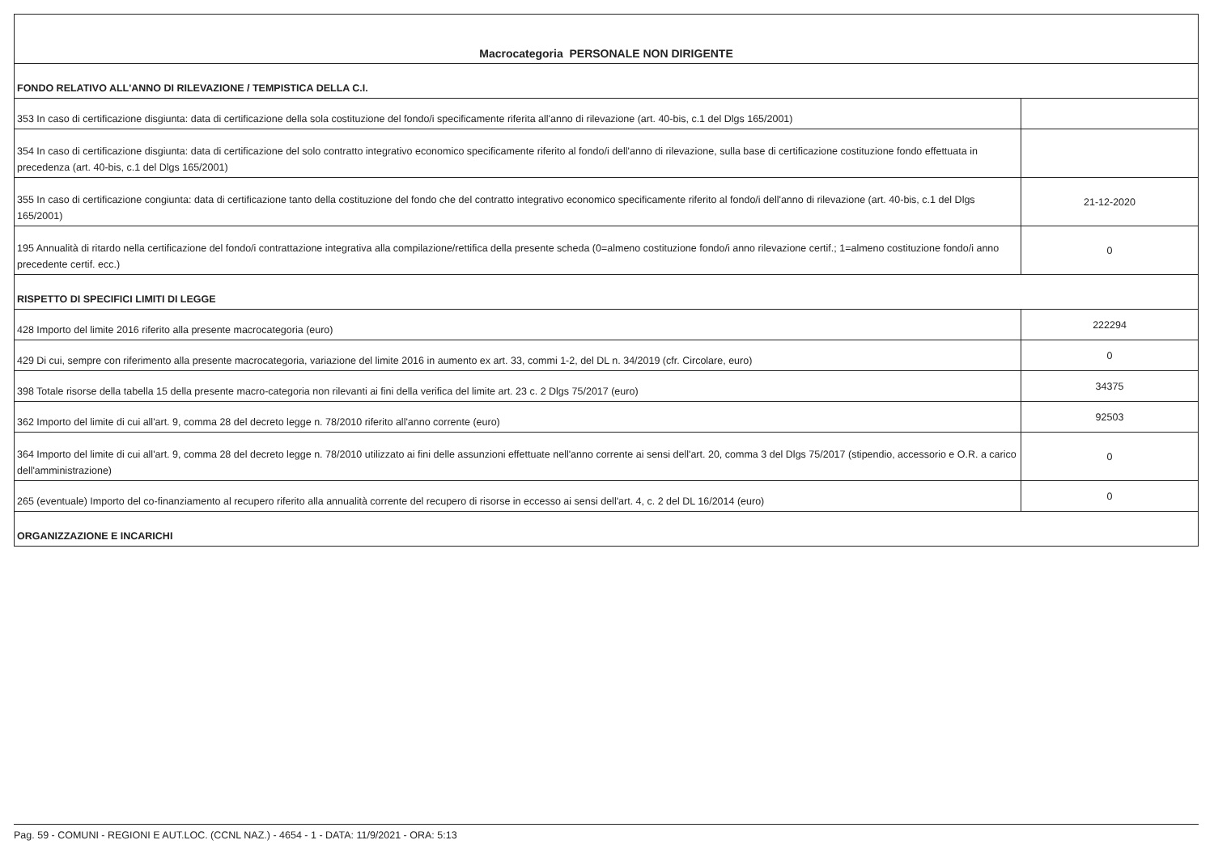| Macrocategoria PERSONALE NON DIRIGENTE | |
| FONDO RELATIVO ALL'ANNO DI RILEVAZIONE / TEMPISTICA DELLA C.I. | |
| 353 In caso di certificazione disgiunta: data di certificazione della sola costituzione del fondo/i specificamente riferita all'anno di rilevazione (art. 40-bis, c.1 del Dlgs 165/2001) | |
| 354 In caso di certificazione disgiunta: data di certificazione del solo contratto integrativo economico specificamente riferito al fondo/i dell'anno di rilevazione, sulla base di certificazione costituzione fondo effettuata in precedenza (art. 40-bis, c.1 del Dlgs 165/2001) | |
| 355 In caso di certificazione congiunta: data di certificazione tanto della costituzione del fondo che del contratto integrativo economico specificamente riferito al fondo/i dell'anno di rilevazione (art. 40-bis, c.1 del Dlgs 165/2001) | 21-12-2020 |
| 195 Annualità di ritardo nella certificazione del fondo/i contrattazione integrativa alla compilazione/rettifica della presente scheda (0=almeno costituzione fondo/i anno rilevazione certif.; 1=almeno costituzione fondo/i anno precedente certif. ecc.) | 0 |
| RISPETTO DI SPECIFICI LIMITI DI LEGGE | |
| 428 Importo del limite 2016 riferito alla presente macrocategoria (euro) | 222294 |
| 429 Di cui, sempre con riferimento alla presente macrocategoria, variazione del limite 2016 in aumento ex art. 33, commi 1-2, del DL n. 34/2019 (cfr. Circolare, euro) | 0 |
| 398 Totale risorse della tabella 15 della presente macro-categoria non rilevanti ai fini della verifica del limite art. 23 c. 2 Dlgs 75/2017 (euro) | 34375 |
| 362 Importo del limite di cui all'art. 9, comma 28 del decreto legge n. 78/2010 riferito all'anno corrente (euro) | 92503 |
| 364 Importo del limite di cui all'art. 9, comma 28 del decreto legge n. 78/2010 utilizzato ai fini delle assunzioni effettuate nell'anno corrente ai sensi dell'art. 20, comma 3 del Dlgs 75/2017 (stipendio, accessorio e O.R. a carico dell'amministrazione) | 0 |
| 265 (eventuale) Importo del co-finanziamento al recupero riferito alla annualità corrente del recupero di risorse in eccesso ai sensi dell'art. 4, c. 2 del DL 16/2014 (euro) | 0 |
| ORGANIZZAZIONE E INCARICHI | |
Pag. 59 - COMUNI - REGIONI E AUT.LOC. (CCNL NAZ.) - 4654 - 1 - DATA: 11/9/2021 - ORA: 5:13